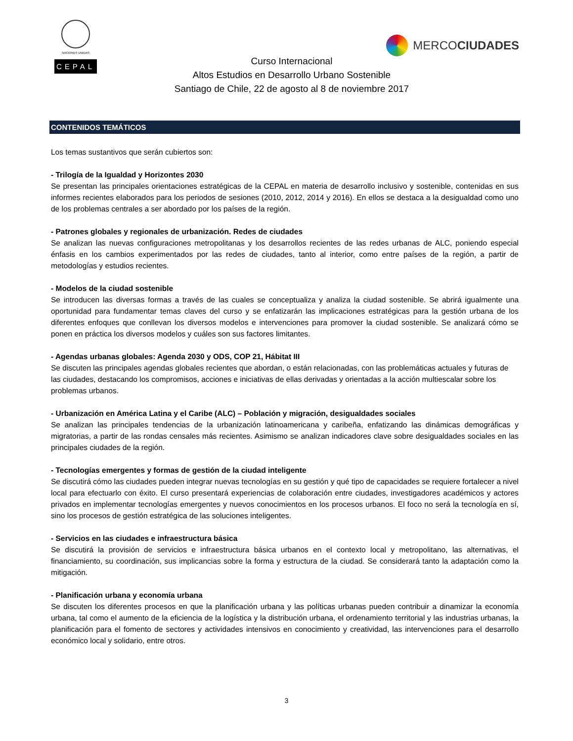NACIONES UNIDAS
CEPAL
MERCOCIUDADES
Curso Internacional
Altos Estudios en Desarrollo Urbano Sostenible
Santiago de Chile, 22 de agosto al 8 de noviembre 2017
CONTENIDOS TEMÁTICOS
Los temas sustantivos que serán cubiertos son:
- Trilogía de la Igualdad y Horizontes 2030
Se presentan las principales orientaciones estratégicas de la CEPAL en materia de desarrollo inclusivo y sostenible, contenidas en sus informes recientes elaborados para los periodos de sesiones (2010, 2012, 2014 y 2016). En ellos se destaca a la desigualdad como uno de los problemas centrales a ser abordado por los países de la región.
- Patrones globales y regionales de urbanización. Redes de ciudades
Se analizan las nuevas configuraciones metropolitanas y los desarrollos recientes de las redes urbanas de ALC, poniendo especial énfasis en los cambios experimentados por las redes de ciudades, tanto al interior, como entre países de la región, a partir de metodologías y estudios recientes.
- Modelos de la ciudad sostenible
Se introducen las diversas formas a través de las cuales se conceptualiza y analiza la ciudad sostenible. Se abrirá igualmente una oportunidad para fundamentar temas claves del curso y se enfatizarán las implicaciones estratégicas para la gestión urbana de los diferentes enfoques que conllevan los diversos modelos e intervenciones para promover la ciudad sostenible. Se analizará cómo se ponen en práctica los diversos modelos y cuáles son sus factores limitantes.
- Agendas urbanas globales: Agenda 2030 y ODS, COP 21, Hábitat III
Se discuten las principales agendas globales recientes que abordan, o están relacionadas, con las problemáticas actuales y futuras de las ciudades, destacando los compromisos, acciones e iniciativas de ellas derivadas y orientadas a la acción multiescalar sobre los problemas urbanos.
- Urbanización en América Latina y el Caribe (ALC) – Población y migración, desigualdades sociales
Se analizan las principales tendencias de la urbanización latinoamericana y caribeña, enfatizando las dinámicas demográficas y migratorias, a partir de las rondas censales más recientes. Asimismo se analizan indicadores clave sobre desigualdades sociales en las principales ciudades de la región.
- Tecnologías emergentes y formas de gestión de la ciudad inteligente
Se discutirá cómo las ciudades pueden integrar nuevas tecnologías en su gestión y qué tipo de capacidades se requiere fortalecer a nivel local para efectuarlo con éxito. El curso presentará experiencias de colaboración entre ciudades, investigadores académicos y actores privados en implementar tecnologías emergentes y nuevos conocimientos en los procesos urbanos. El foco no será la tecnología en sí, sino los procesos de gestión estratégica de las soluciones inteligentes.
- Servicios en las ciudades e infraestructura básica
Se discutirá la provisión de servicios e infraestructura básica urbanos en el contexto local y metropolitano, las alternativas, el financiamiento, su coordinación, sus implicancias sobre la forma y estructura de la ciudad. Se considerará tanto la adaptación como la mitigación.
- Planificación urbana y economía urbana
Se discuten los diferentes procesos en que la planificación urbana y las políticas urbanas pueden contribuir a dinamizar la economía urbana, tal como el aumento de la eficiencia de la logística y la distribución urbana, el ordenamiento territorial y las industrias urbanas, la planificación para el fomento de sectores y actividades intensivos en conocimiento y creatividad, las intervenciones para el desarrollo económico local y solidario, entre otros.
3